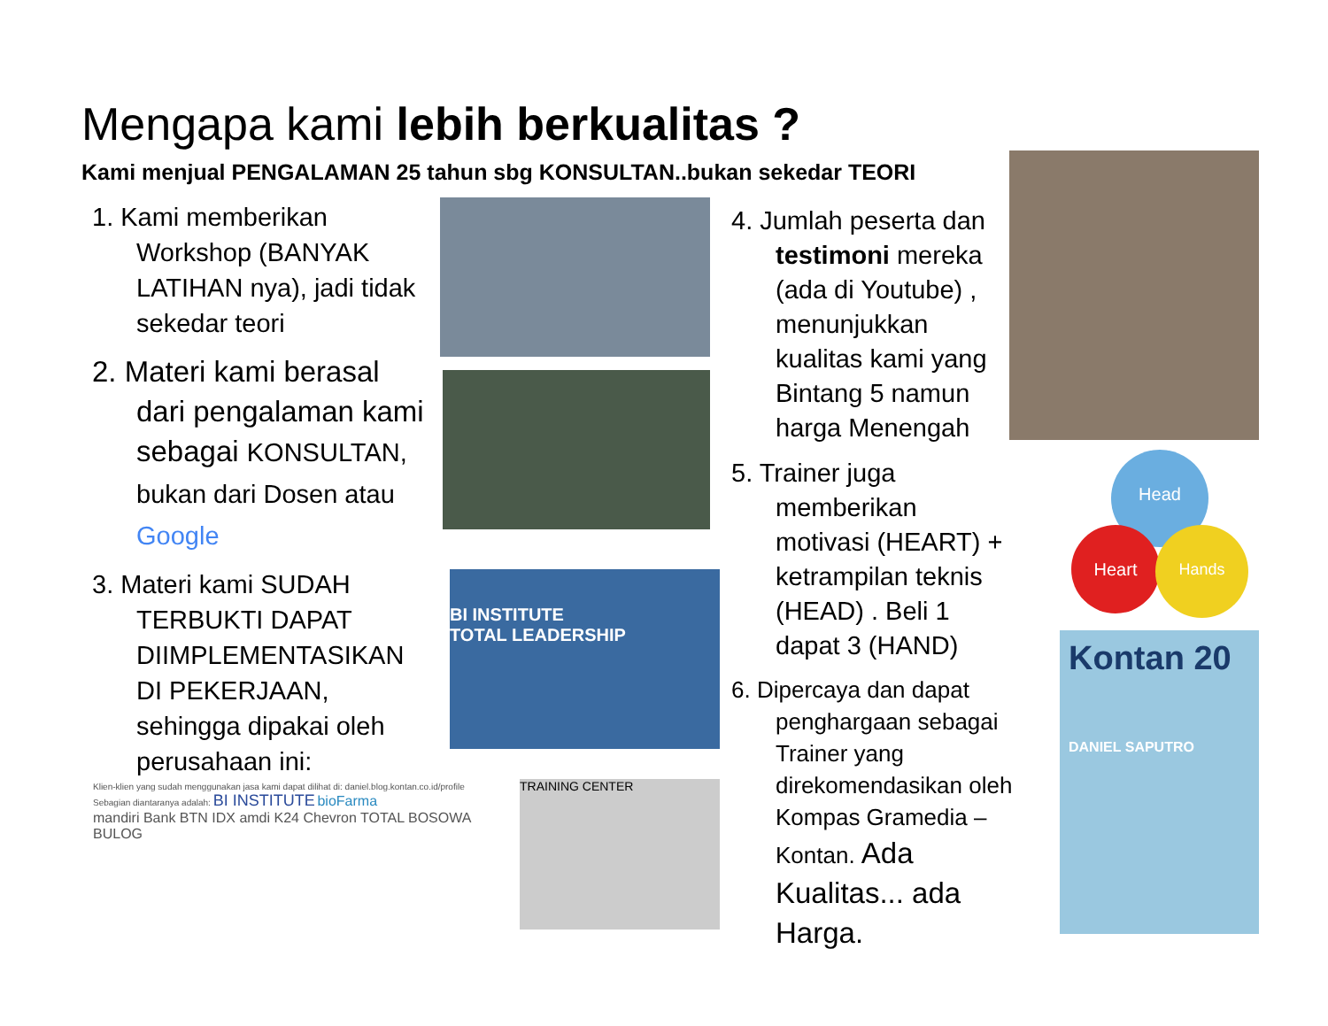Mengapa kami lebih berkualitas ?
Kami menjual PENGALAMAN 25 tahun sbg KONSULTAN..bukan sekedar TEORI
1. Kami memberikan Workshop (BANYAK LATIHAN nya), jadi tidak sekedar teori
2. Materi kami berasal dari pengalaman kami sebagai KONSULTAN, bukan dari Dosen atau Google
3. Materi kami SUDAH TERBUKTI DAPAT DIIMPLEMENTASIKAN DI PEKERJAAN, sehingga dipakai oleh perusahaan ini:
4. Jumlah peserta dan testimoni mereka (ada di Youtube) , menunjukkan kualitas kami yang Bintang 5 namun harga Menengah
5. Trainer juga memberikan motivasi (HEART) + ketrampilan teknis (HEAD) . Beli 1 dapat 3 (HAND)
6. Dipercaya dan dapat penghargaan sebagai Trainer yang direkomendasikan oleh Kompas Gramedia – Kontan. Ada Kualitas... ada Harga.
BI INSTITUTE
TOTAL LEADERSHIP
Klien-klien yang sudah menggunakan jasa kami dapat dilihat di: daniel.blog.kontan.co.id/profile
Sebagian diantaranya adalah: BI INSTITUTE bioFarma
mandiri Bank BTN IDX amdi K24 Chevron TOTAL BOSOWA BULOG
TRAINING CENTER
Head
Heart Hands
Kontan 20
DANIEL SAPUTRO